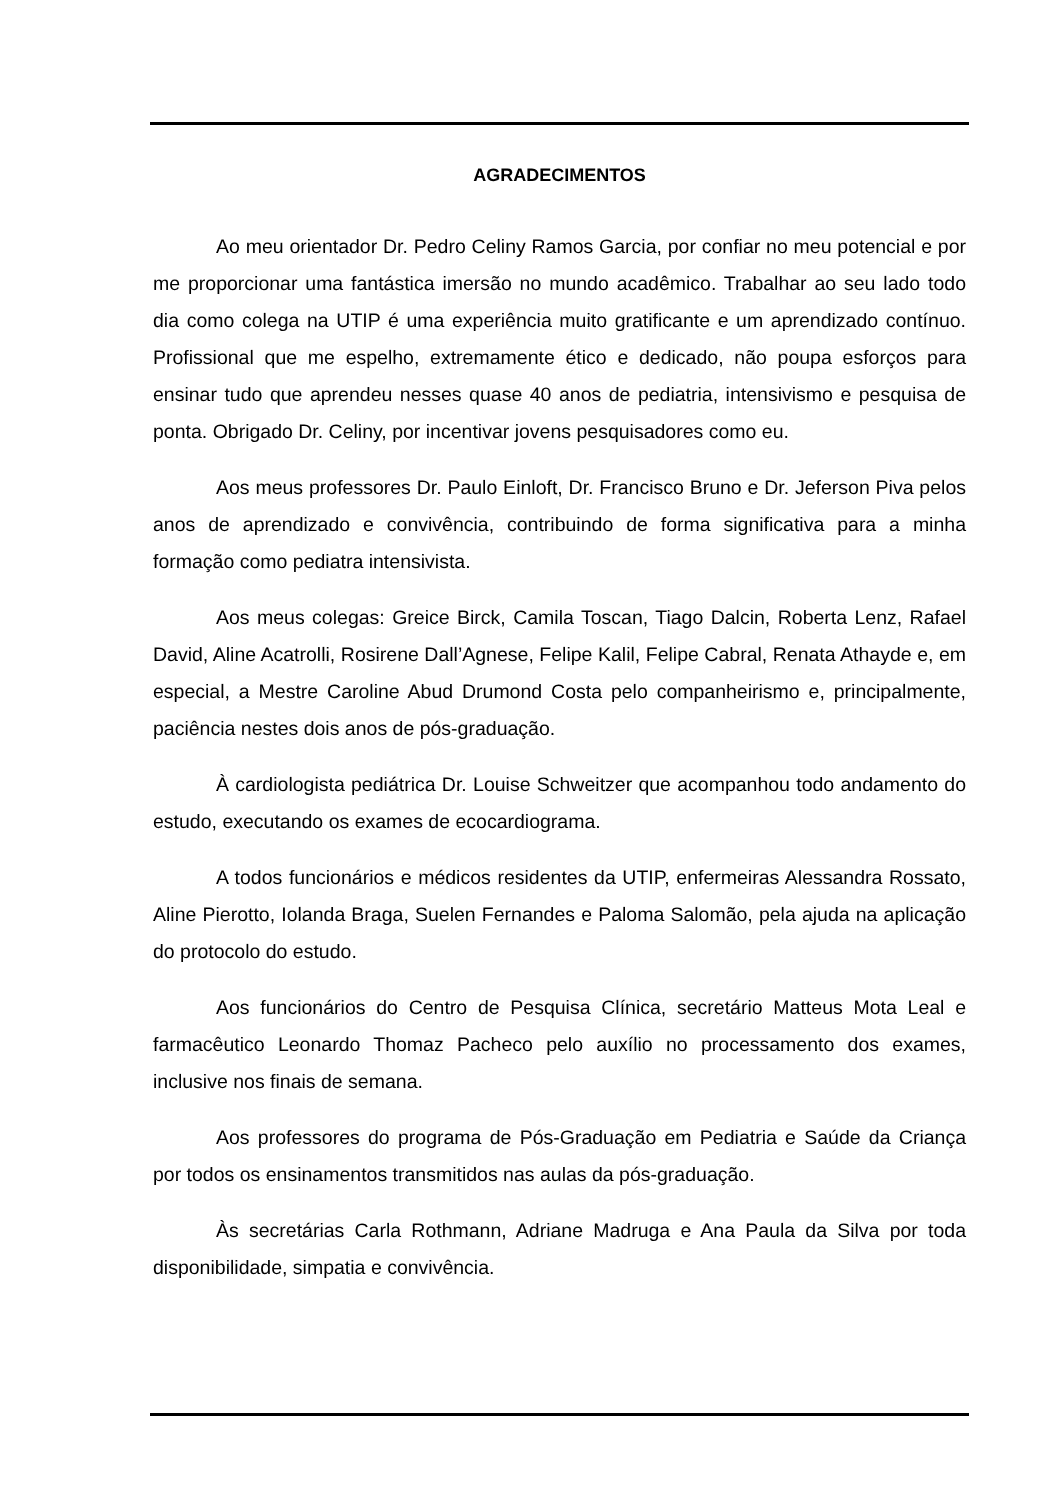AGRADECIMENTOS
Ao meu orientador Dr. Pedro Celiny Ramos Garcia, por confiar no meu potencial e por me proporcionar uma fantástica imersão no mundo acadêmico. Trabalhar ao seu lado todo dia como colega na UTIP é uma experiência muito gratificante e um aprendizado contínuo. Profissional que me espelho, extremamente ético e dedicado, não poupa esforços para ensinar tudo que aprendeu nesses quase 40 anos de pediatria, intensivismo e pesquisa de ponta. Obrigado Dr. Celiny, por incentivar jovens pesquisadores como eu.
Aos meus professores Dr. Paulo Einloft, Dr. Francisco Bruno e Dr. Jeferson Piva pelos anos de aprendizado e convivência, contribuindo de forma significativa para a minha formação como pediatra intensivista.
Aos meus colegas: Greice Birck, Camila Toscan, Tiago Dalcin, Roberta Lenz, Rafael David, Aline Acatrolli, Rosirene Dall’Agnese, Felipe Kalil, Felipe Cabral, Renata Athayde e, em especial, a Mestre Caroline Abud Drumond Costa pelo companheirismo e, principalmente, paciência nestes dois anos de pós-graduação.
À cardiologista pediátrica Dr. Louise Schweitzer que acompanhou todo andamento do estudo, executando os exames de ecocardiograma.
A todos funcionários e médicos residentes da UTIP, enfermeiras Alessandra Rossato, Aline Pierotto, Iolanda Braga, Suelen Fernandes e Paloma Salomão, pela ajuda na aplicação do protocolo do estudo.
Aos funcionários do Centro de Pesquisa Clínica, secretário Matteus Mota Leal e farmacêutico Leonardo Thomaz Pacheco pelo auxílio no processamento dos exames, inclusive nos finais de semana.
Aos professores do programa de Pós-Graduação em Pediatria e Saúde da Criança por todos os ensinamentos transmitidos nas aulas da pós-graduação.
Às secretárias Carla Rothmann, Adriane Madruga e Ana Paula da Silva por toda disponibilidade, simpatia e convivência.